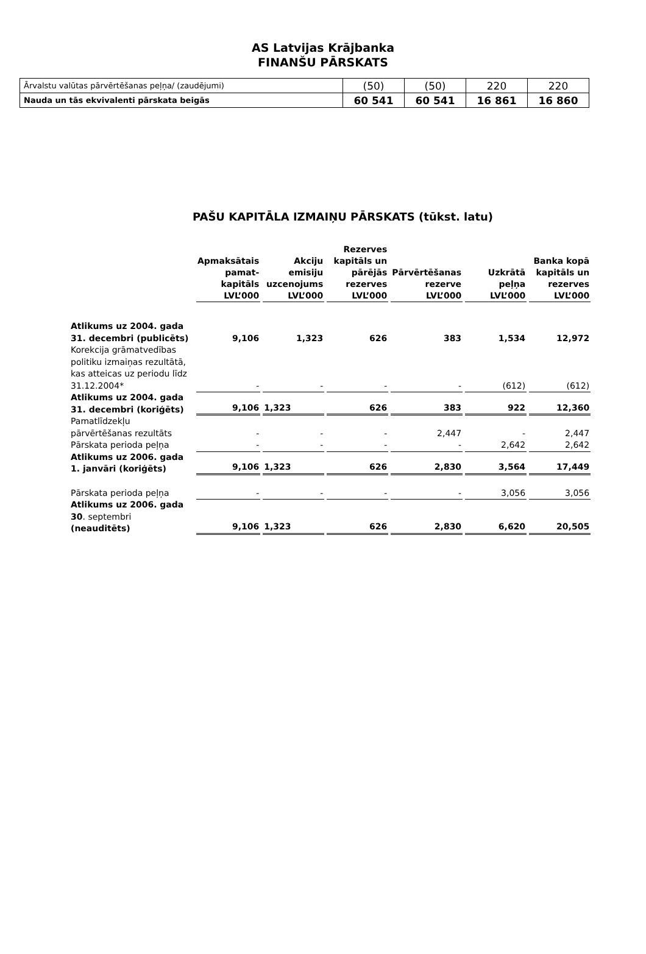AS Latvijas Krājbanka
FINANŠU PĀRSKATS
| Ārvalstu valūtas pārvērtēšanas peļņa/ (zaudējumi) | (50) | (50) | 220 | 220 |
| Nauda un tās ekvivalenti pārskata beigās | 60 541 | 60 541 | 16 861 | 16 860 |
PAŠU KAPITĀLA IZMAIŅU PĀRSKATS (tūkst. latu)
| | Apmaksātais pamat-kapitāls LVL’000 | Akciju emisiju uzcenojums LVL’000 | Rezerves kapitāls un pārējās rezerves LVL’000 | Pārvērtēšanas rezerve LVL’000 | Uzkrātā peļņa LVL’000 | Banka kopā kapitāls un rezerves LVL’000 |
| Atlikums uz 2004. gada 31. decembri (publicēts) | 9,106 | 1,323 | 626 | 383 | 1,534 | 12,972 |
| Korekcija grāmatvedības politiku izmaiņas rezultātā, kas atteicas uz periodu līdz 31.12.2004* | - | - | - | - | (612) | (612) |
| Atlikums uz 2004. gada 31. decembri (koriģēts) | 9,106 | 1,323 | 626 | 383 | 922 | 12,360 |
| Pamatlīdzekļu pārvērtēšanas rezultāts | - | - | - | 2,447 | - | 2,447 |
| Pārskata perioda peļņa | - | - | - | - | 2,642 | 2,642 |
| Atlikums uz 2006. gada 1. janvāri (koriģēts) | 9,106 | 1,323 | 626 | 2,830 | 3,564 | 17,449 |
| Pārskata perioda peļņa | - | - | - | - | 3,056 | 3,056 |
| Atlikums uz 2006. gada 30 . septembri (neauditēts) | 9,106 | 1,323 | 626 | 2,830 | 6,620 | 20,505 |